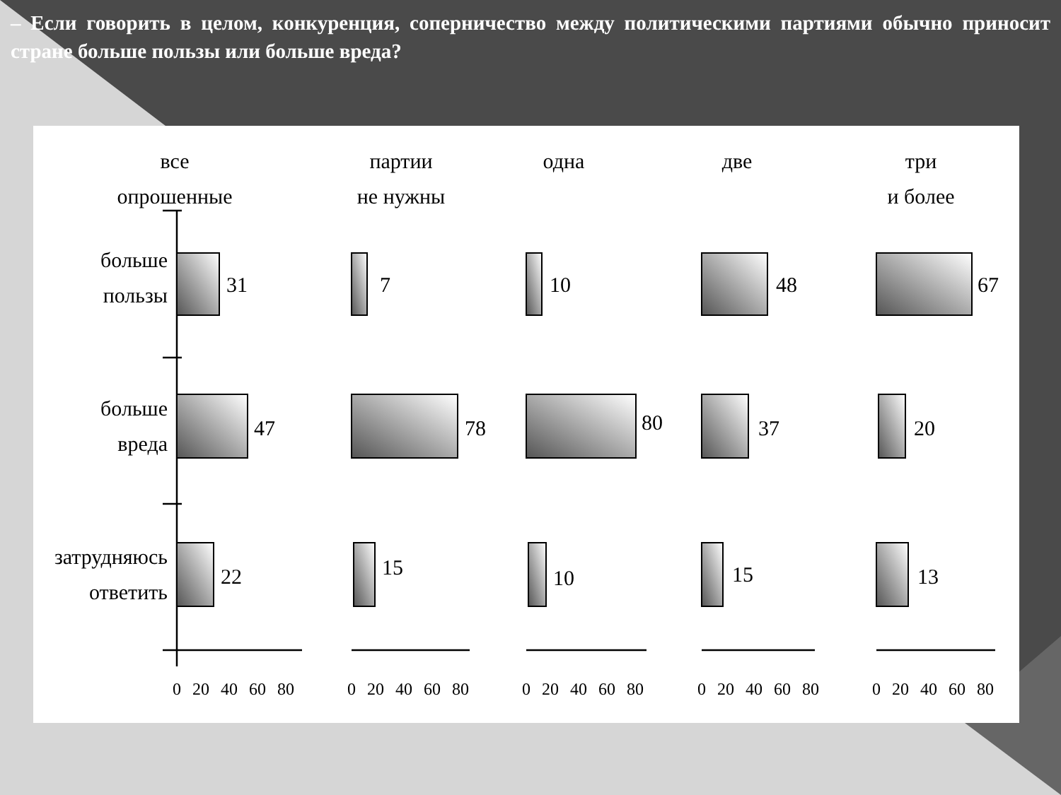– Если говорить в целом, конкуренция, соперничество между политическими партиями обычно приносит стране больше пользы или больше вреда?
все
опрошенные
партии
не нужны
одна
две
три
и более
больше
пользы
больше
вреда
затрудняюсь
ответить
31
47
22
7
78
15
10
80
10
48
37
15
67
20
13
0
20
40
60
80
0
20
40
60
80
0
20
40
60
80
0
20
40
60
80
0
20
40
60
80